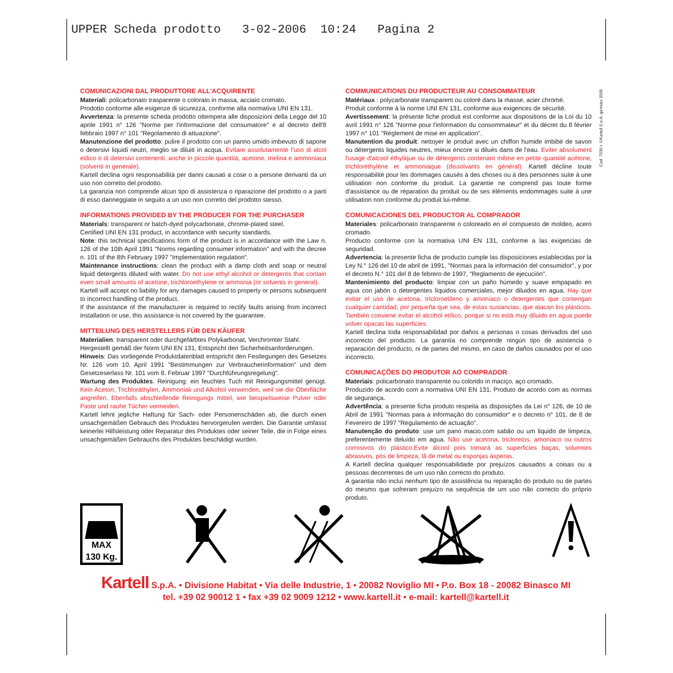UPPER Scheda prodotto 3-02-2006 10:24 Pagina 2
Cod. 7030 • ©Kartell S.p.A. gennaio 2006
COMUNICAZIONI DAL PRODUTTORE ALL'ACQUIRENTE
Materiali: policarbonato trasparente o colorato in massa, acciaio cromato.
Prodotto conforme alle esigenze di sicurezza, conforme alla normativa UNI EN 131.
Avvertenza: la presente scheda prodotto ottempera alle disposizioni della Legge del 10 aprile 1991 n° 126 "Norme per l'informazione del consumatore" e al decreto dell'8 febbraio 1997 n° 101 "Regolamento di attuazione".
Manutenzione del prodotto: pulire il prodotto con un panno umido imbevuto di sapone o detersivi liquidi neutri, meglio se diluiti in acqua. Evitare assolutamente l'uso di alcol etilico o di detersivi contenenti, anche in piccole quantità, acetone, trielina e ammoniaca (solventi in generale).
Kartell declina ogni responsabilità per danni causati a cose o a persone derivanti da un uso non corretto del prodotto.
La garanzia non comprende alcun tipo di assistenza o riparazione del prodotto o a parti di esso danneggiate in seguito a un uso non corretto del prodotto stesso.
INFORMATIONS PROVIDED BY THE PRODUCER FOR THE PURCHASER
Materials: transparent or batch-dyed polycarbonate, chrome-plated steel.
Certified UNI EN 131 product, in accordance with security standards.
Note: this technical specifications form of the product is in accordance with the Law n. 126 of the 10th April 1991 "Norms regarding consumer information" and with the decree n. 101 of the 8th February 1997 "Implementation regulation".
Maintenance instructions: clean the product with a damp cloth and soap or neutral liquid detergents diluted with water. Do not use ethyl alcohol or detergents that contain even small amounts of acetone, trichloroethylene or ammonia (or solvents in general).
Kartell will accept no liability for any damages caused to property or persons subsequent to incorrect handling of the product.
If the assistance of the manufacturer is required to rectify faults arising from incorrect installation or use, this assistance is not covered by the guarantee.
MITTEILUNG DES HERSTELLERS FÜR DEN KÄUFER
Materialien: transparent oder durchgefärbtes Polykarbonat, Verchromter Stahl.
Hergestellt gemäß der Norm UNI EN 131, Entspricht den Sicherheitsanforderungen.
Hinweis: Das vorliegende Produktdatenblatt entspricht den Festlegungen des Gesetzes Nr. 126 vom 10. April 1991 "Bestimmungen zur Verbraucherinformation" und dem Gesetzeserlass Nr. 101 vom 8. Februar 1997 "Durchführungsregelung".
Wartung des Produktes. Reinigung: ein feuchtes Tuch mit Reinigungsmittel genügt. Kein Aceton, Trichloräthylen, Ammoniak und Alkohol verwenden, weil sie die Oberfläche angreifen. Ebenfalls abschleifende Reinigungs mittel, wie beispielsweise Pulver oder Paste und rauhe Tücher vermeiden.
Kartell lehnt jegliche Haftung für Sach- oder Personenschäden ab, die durch einen unsachgemäßen Gebrauch des Produktes hervorgerufen werden. Die Garantie umfasst keinerlei Hilfsleistung oder Reparatur des Produktes oder seiner Teile, die in Folge eines unsachgemäßen Gebrauchs des Produktes beschädigt wurden.
COMMUNICATIONS DU PRODUCTEUR AU CONSOMMATEUR
Matériaux : polycarbonate transparent ou coloré dans la masse, acier chromé.
Produit conforme à la norme UNI EN 131, conforme aux exigences de sécurité.
Avertissement: la présente fiche produit est conforme aux dispositions de la Loi du 10 avril 1991 n° 126 "Norme pour l'information du consommateur" et du décret du 8 février 1997 n° 101 "Règlement de mise en application".
Manutention du produit: nettoyer le produit avec un chiffon humide imbibé de savon ou détergents liquides neutres, mieux encore si dilués dans de l'eau. Eviter absolument l'usage d'alcool éthylique ou de détergents contenant même en petite quantité acétone, trichloréthylène et ammoniaque (dissolvants en général). Kartell décline toute responsabilité pour les dommages causés à des choses ou à des personnes suite à une utilisation non conforme du produit. La garantie ne comprend pas toute forme d'assistance ou de réparation du produit ou de ses éléments endommagés suite à une utilisation non conforme du produit lui-même.
COMUNICACIONES DEL PRODUCTOR AL COMPRADOR
Materiales: policarbonato transparente o coloreado en el compuesto de moldeo, acero cromado.
Producto conforme con la normativa UNI EN 131, conforme a las exigencias de seguridad.
Advertencia: la presente ficha de producto cumple las disposiciones establecidas por la Ley N.° 126 del 10 de abril de 1991, "Normas para la información del consumidor", y por el decreto N.° 101 del 8 de febrero de 1997, "Reglamento de ejecución".
Mantenimiento del producto: limpiar con un paño húmedo y suave empapado en agua con jabón o detergentes líquidos comerciales, mejor diluidos en agua. Hay que evitar el uso de acetona, tricloroetileno y amoníaco o detergentes que contengan cualquier cantidad, por pequeña que sea, de estas sustancias, que atacan los plásticos. También conviene evitar el alcohol etílico, porque si no está muy diluido en agua puede volver opacas las superficies.
Kartell declina toda responsabilidad por daños a personas o cosas derivados del uso incorrecto del producto. La garantía no comprende ningún tipo de asistencia o reparación del producto, ni de partes del mismo, en caso de daños causados por el uso incorrecto.
COMUNICAÇÕES DO PRODUTOR AO COMPRADOR
Materiais: policarbonato transparente ou colorido in maciço, aço cromado.
Produzido de acordo com a normativa UNI EN 131, Produto de acordo com as normas de segurança.
Advertência: a presente ficha produto respeita as disposições da Lei n° 126, de 10 de Abril de 1991 "Normas para a informação do consumidor" e o decreto n° 101, de 8 de Fevereiro de 1997 "Regulamento de actuação".
Manutenção do produto: use um pano macio.com sabão ou um liquido de limpeza, preferentemente deluído em agua. Não use acetona, tricloretos, amoníaco ou outros corrosivos do plástico.Evite álcool pois tornará as superficies baças, solventes abrasivos, pós de limpeza, lã de metal ou esponjas ásperas.
A Kartell declina qualquer responsabilidade por prejuízos causados a coisas ou a pessoas decorrentes de um uso não correcto do produto.
A garantia não inclui nenhum tipo de assistência ou reparação do produto ou de partes do mesmo que sofreram prejuízo na sequência de um uso não correcto do próprio produto.
MAX
130 Kg.
Kartell S.p.A. • Divisione Habitat • Via delle Industrie, 1 • 20082 Noviglio MI • P.o. Box 18 - 20082 Binasco MI
tel. +39 02 90012 1 • fax +39 02 9009 1212 • www.kartell.it • e-mail: kartell@kartell.it